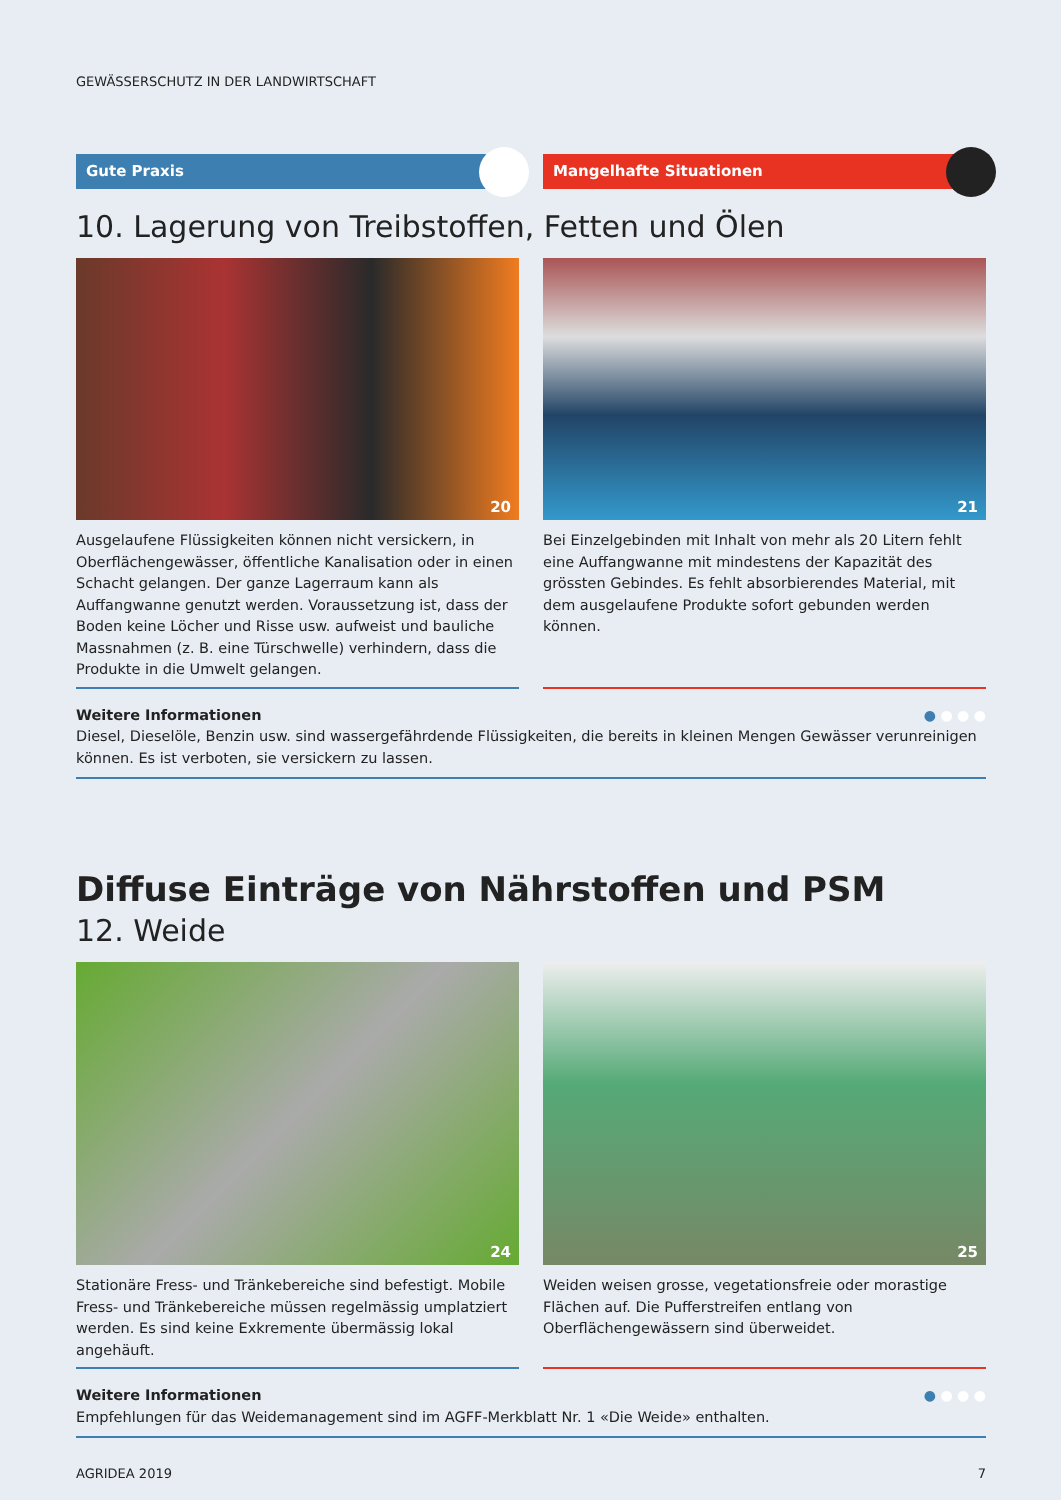GEWÄSSERSCHUTZ IN DER LANDWIRTSCHAFT
Gute Praxis Mangelhafte Situationen
10. Lagerung von Treibstoffen, Fetten und Ölen
20
Ausgelaufene Flüssigkeiten können nicht versickern, in Oberflächengewässer, öffentliche Kanalisation oder in einen Schacht gelangen. Der ganze Lagerraum kann als Auffangwanne genutzt werden. Voraussetzung ist, dass der Boden keine Löcher und Risse usw. aufweist und bauliche Massnahmen (z. B. eine Türschwelle) verhindern, dass die Produkte in die Umwelt gelangen.
21
Bei Einzelgebinden mit Inhalt von mehr als 20 Litern fehlt eine Auffangwanne mit mindestens der Kapazität des grössten Gebindes. Es fehlt absorbierendes Material, mit dem ausgelaufene Produkte sofort gebunden werden können.
● ● ● ● Weitere Informationen
Diesel, Dieselöle, Benzin usw. sind wassergefährdende Flüssigkeiten, die bereits in kleinen Mengen Gewässer verunreinigen können. Es ist verboten, sie versickern zu lassen.
Diffuse Einträge von Nährstoffen und PSM
12. Weide
24
Stationäre Fress- und Tränkebereiche sind befestigt. Mobile Fress- und Tränkebereiche müssen regelmässig umplatziert werden. Es sind keine Exkremente übermässig lokal angehäuft.
25
Weiden weisen grosse, vegetationsfreie oder morastige Flächen auf. Die Pufferstreifen entlang von Oberflächengewässern sind überweidet.
● ● ● ● Weitere Informationen
Empfehlungen für das Weidemanagement sind im AGFF-Merkblatt Nr. 1 «Die Weide» enthalten.
AGRIDEA 2019 7